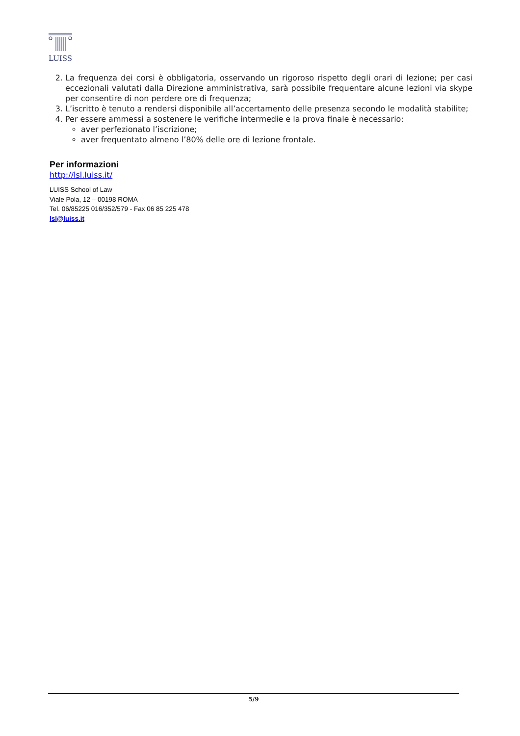LUISS
2. La frequenza dei corsi è obbligatoria, osservando un rigoroso rispetto degli orari di lezione; per casi eccezionali valutati dalla Direzione amministrativa, sarà possibile frequentare alcune lezioni via skype per consentire di non perdere ore di frequenza;
3. L’iscritto è tenuto a rendersi disponibile all’accertamento delle presenza secondo le modalità stabilite;
4. Per essere ammessi a sostenere le verifiche intermedie e la prova finale è necessario:
aver perfezionato l’iscrizione;
aver frequentato almeno l’80% delle ore di lezione frontale.
Per informazioni
http://lsl.luiss.it/
LUISS School of Law
Viale Pola, 12 – 00198 ROMA
Tel. 06/85225 016/352/579 - Fax 06 85 225 478
lsl@luiss.it
5/9